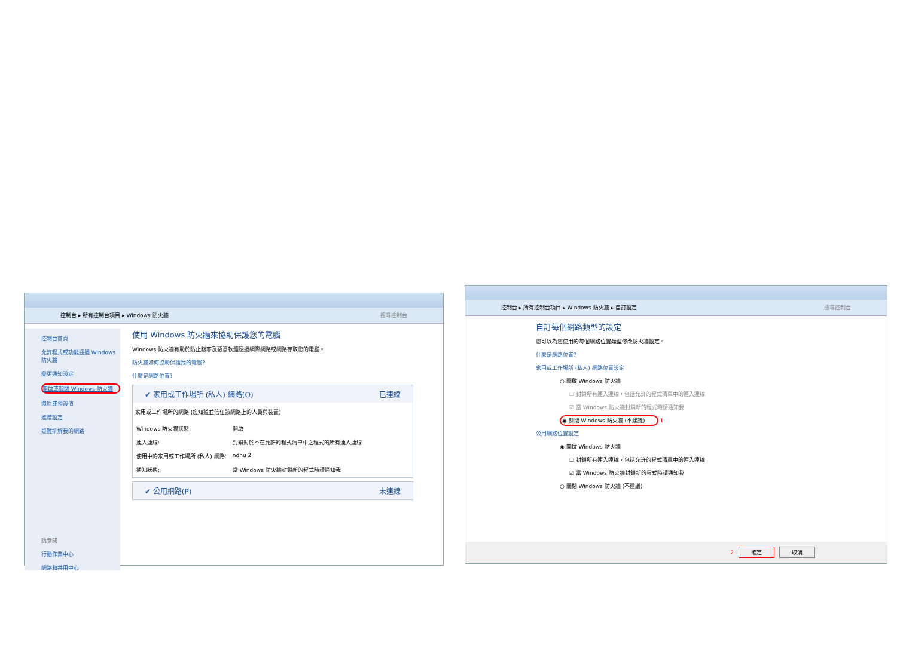控制台 ▸ 所有控制台項目 ▸ Windows 防火牆 搜尋控制台
控制台首頁
允許程式或功能通過 Windows 防火牆
變更通知設定
開啟或關閉 Windows 防火牆
還原成預設值
進階設定
疑難排解我的網路
請參閱
行動作業中心
網路和共用中心
使用 Windows 防火牆來協助保護您的電腦
Windows 防火牆有助於防止駭客及惡意軟體透過網際網路或網路存取您的電腦。
防火牆如何協助保護我的電腦?
什麼是網路位置?
✔ 家用或工作場所 (私人) 網路(O) 已連線
家用或工作場所的網路 (您知道並信任該網路上的人員與裝置)
| Windows 防火牆狀態: | 開啟 |
| 連入連線: | 封鎖對於不在允許的程式清單中之程式的所有連入連線 |
| 使用中的家用或工作場所 (私人) 網路: | ndhu 2 |
| 通知狀態: | 當 Windows 防火牆封鎖新的程式時請通知我 |
✔ 公用網路(P) 未連線
控制台 ▸ 所有控制台項目 ▸ Windows 防火牆 ▸ 自訂設定 搜尋控制台
自訂每個網路類型的設定
您可以為您使用的每個網路位置類型修改防火牆設定。
什麼是網路位置?
家用或工作場所 (私人) 網路位置設定
○ 開啟 Windows 防火牆
☐ 封鎖所有連入連線，包括允許的程式清單中的連入連線
☑ 當 Windows 防火牆封鎖新的程式時請通知我
◉ 關閉 Windows 防火牆 (不建議) 1
公用網路位置設定
◉ 開啟 Windows 防火牆
☐ 封鎖所有連入連線，包括允許的程式清單中的連入連線
☑ 當 Windows 防火牆封鎖新的程式時請通知我
○ 關閉 Windows 防火牆 (不建議)
2 確定 取消